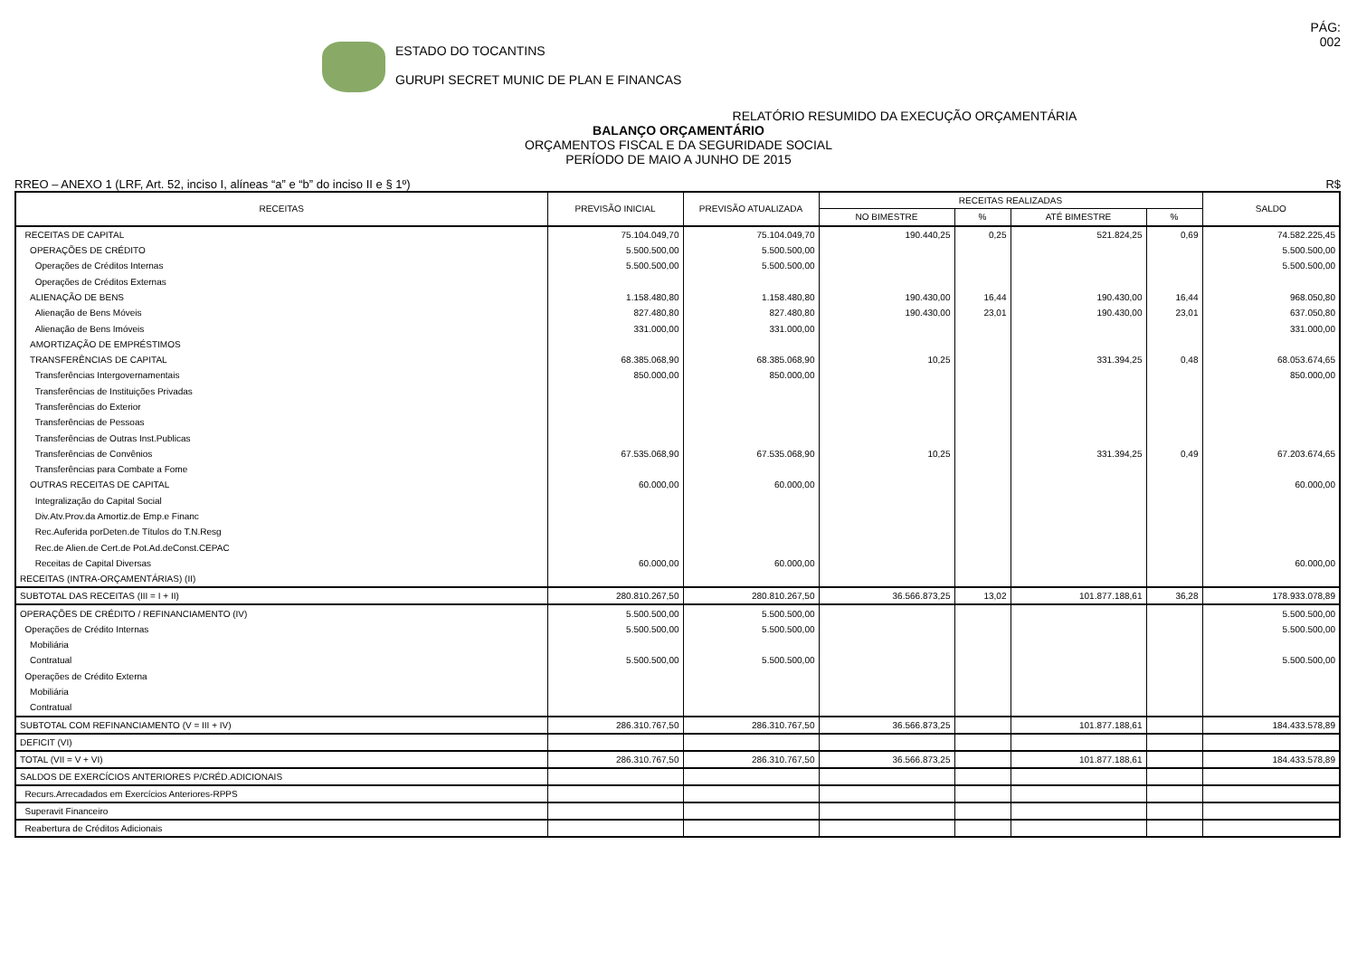ESTADO DO TOCANTINS
GURUPI SECRET MUNIC DE PLAN E FINANCAS
PÁG:
002
RELATÓRIO RESUMIDO DA EXECUÇÃO ORÇAMENTÁRIA
BALANÇO ORÇAMENTÁRIO
ORÇAMENTOS FISCAL E DA SEGURIDADE SOCIAL
PERÍODO DE MAIO A JUNHO DE 2015
RREO – ANEXO 1 (LRF, Art. 52, inciso I, alíneas “a” e “b” do inciso II e § 1º) R$
| RECEITAS | PREVISÃO INICIAL | PREVISÃO ATUALIZADA | RECEITAS REALIZADAS | | | | SALDO |
| --- | --- | --- | --- | --- | --- | --- | --- |
| | | | NO BIMESTRE | % | ATÉ BIMESTRE | % | |
| RECEITAS DE CAPITAL | 75.104.049,70 | 75.104.049,70 | 190.440,25 | 0,25 | 521.824,25 | 0,69 | 74.582.225,45 |
| OPERAÇÕES DE CRÉDITO | 5.500.500,00 | 5.500.500,00 | | | | | 5.500.500,00 |
| Operações de Créditos Internas | 5.500.500,00 | 5.500.500,00 | | | | | 5.500.500,00 |
| Operações de Créditos Externas | | | | | | | |
| ALIENAÇÃO DE BENS | 1.158.480,80 | 1.158.480,80 | 190.430,00 | 16,44 | 190.430,00 | 16,44 | 968.050,80 |
| Alienação de Bens Móveis | 827.480,80 | 827.480,80 | 190.430,00 | 23,01 | 190.430,00 | 23,01 | 637.050,80 |
| Alienação de Bens Imóveis | 331.000,00 | 331.000,00 | | | | | 331.000,00 |
| AMORTIZAÇÃO DE EMPRÉSTIMOS | | | | | | | |
| TRANSFERÊNCIAS DE CAPITAL | 68.385.068,90 | 68.385.068,90 | 10,25 | | 331.394,25 | 0,48 | 68.053.674,65 |
| Transferências Intergovernamentais | 850.000,00 | 850.000,00 | | | | | 850.000,00 |
| Transferências de Instituições Privadas | | | | | | | |
| Transferências do Exterior | | | | | | | |
| Transferências de Pessoas | | | | | | | |
| Transferências de Outras Inst.Publicas | | | | | | | |
| Transferências de Convênios | 67.535.068,90 | 67.535.068,90 | 10,25 | | 331.394,25 | 0,49 | 67.203.674,65 |
| Transferências para Combate a Fome | | | | | | | |
| OUTRAS RECEITAS DE CAPITAL | 60.000,00 | 60.000,00 | | | | | 60.000,00 |
| Integralização do Capital Social | | | | | | | |
| Div.Atv.Prov.da Amortiz.de Emp.e Financ | | | | | | | |
| Rec.Auferida porDeten.de Títulos do T.N.Resg | | | | | | | |
| Rec.de Alien.de Cert.de Pot.Ad.deConst.CEPAC | | | | | | | |
| Receitas de Capital Diversas | 60.000,00 | 60.000,00 | | | | | 60.000,00 |
| RECEITAS (INTRA-ORÇAMENTÁRIAS) (II) | | | | | | | |
| SUBTOTAL DAS RECEITAS (III = I + II) | 280.810.267,50 | 280.810.267,50 | 36.566.873,25 | 13,02 | 101.877.188,61 | 36,28 | 178.933.078,89 |
| OPERAÇÕES DE CRÉDITO / REFINANCIAMENTO (IV) | 5.500.500,00 | 5.500.500,00 | | | | | 5.500.500,00 |
| Operações de Crédito Internas | 5.500.500,00 | 5.500.500,00 | | | | | 5.500.500,00 |
| Mobiliária | | | | | | | |
| Contratual | 5.500.500,00 | 5.500.500,00 | | | | | 5.500.500,00 |
| Operações de Crédito Externa | | | | | | | |
| Mobiliária | | | | | | | |
| Contratual | | | | | | | |
| SUBTOTAL COM REFINANCIAMENTO (V = III + IV) | 286.310.767,50 | 286.310.767,50 | 36.566.873,25 | | 101.877.188,61 | | 184.433.578,89 |
| DEFICIT (VI) | | | | | | | |
| TOTAL (VII = V + VI) | 286.310.767,50 | 286.310.767,50 | 36.566.873,25 | | 101.877.188,61 | | 184.433.578,89 |
| SALDOS DE EXERCÍCIOS ANTERIORES P/CRÉD.ADICIONAIS | | | | | | | |
| Recurs.Arrecadados em Exercícios Anteriores-RPPS | | | | | | | |
| Superavit Financeiro | | | | | | | |
| Reabertura de Créditos Adicionais | | | | | | | |